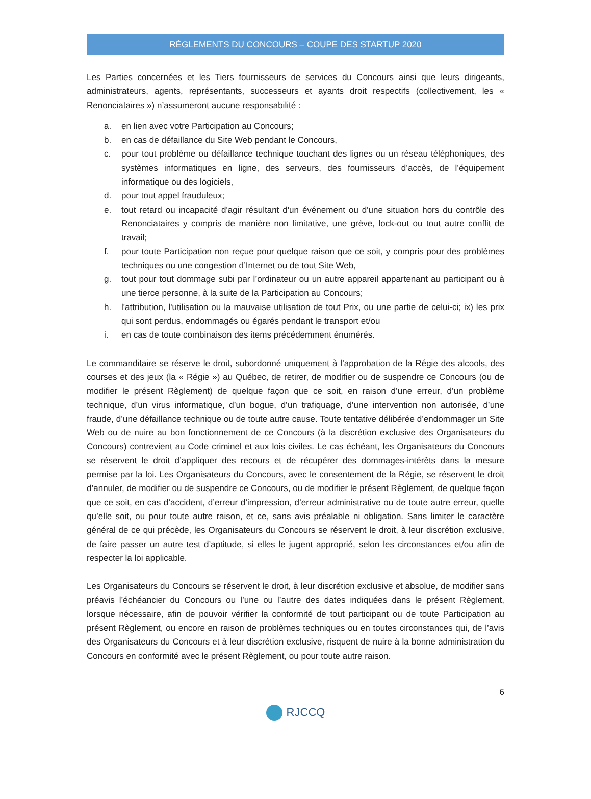RÉGLEMENTS DU CONCOURS – COUPE DES STARTUP 2020
Les Parties concernées et les Tiers fournisseurs de services du Concours ainsi que leurs dirigeants, administrateurs, agents, représentants, successeurs et ayants droit respectifs (collectivement, les « Renonciataires ») n’assumeront aucune responsabilité :
a. en lien avec votre Participation au Concours;
b. en cas de défaillance du Site Web pendant le Concours,
c. pour tout problème ou défaillance technique touchant des lignes ou un réseau téléphoniques, des systèmes informatiques en ligne, des serveurs, des fournisseurs d’accès, de l’équipement informatique ou des logiciels,
d. pour tout appel frauduleux;
e. tout retard ou incapacité d'agir résultant d'un événement ou d'une situation hors du contrôle des Renonciataires y compris de manière non limitative, une grève, lock-out ou tout autre conflit de travail;
f. pour toute Participation non reçue pour quelque raison que ce soit, y compris pour des problèmes techniques ou une congestion d’Internet ou de tout Site Web,
g. tout pour tout dommage subi par l’ordinateur ou un autre appareil appartenant au participant ou à une tierce personne, à la suite de la Participation au Concours;
h. l'attribution, l'utilisation ou la mauvaise utilisation de tout Prix, ou une partie de celui-ci; ix) les prix qui sont perdus, endommagés ou égarés pendant le transport et/ou
i. en cas de toute combinaison des items précédemment énumérés.
Le commanditaire se réserve le droit, subordonné uniquement à l’approbation de la Régie des alcools, des courses et des jeux (la « Régie ») au Québec, de retirer, de modifier ou de suspendre ce Concours (ou de modifier le présent Règlement) de quelque façon que ce soit, en raison d’une erreur, d’un problème technique, d’un virus informatique, d’un bogue, d’un trafiquage, d’une intervention non autorisée, d’une fraude, d’une défaillance technique ou de toute autre cause. Toute tentative délibérée d’endommager un Site Web ou de nuire au bon fonctionnement de ce Concours (à la discrétion exclusive des Organisateurs du Concours) contrevient au Code criminel et aux lois civiles. Le cas échéant, les Organisateurs du Concours se réservent le droit d’appliquer des recours et de récupérer des dommages-intérêts dans la mesure permise par la loi. Les Organisateurs du Concours, avec le consentement de la Régie, se réservent le droit d’annuler, de modifier ou de suspendre ce Concours, ou de modifier le présent Règlement, de quelque façon que ce soit, en cas d’accident, d’erreur d’impression, d’erreur administrative ou de toute autre erreur, quelle qu’elle soit, ou pour toute autre raison, et ce, sans avis préalable ni obligation. Sans limiter le caractère général de ce qui précède, les Organisateurs du Concours se réservent le droit, à leur discrétion exclusive, de faire passer un autre test d’aptitude, si elles le jugent approprié, selon les circonstances et/ou afin de respecter la loi applicable.
Les Organisateurs du Concours se réservent le droit, à leur discrétion exclusive et absolue, de modifier sans préavis l’échéancier du Concours ou l’une ou l’autre des dates indiquées dans le présent Règlement, lorsque nécessaire, afin de pouvoir vérifier la conformité de tout participant ou de toute Participation au présent Règlement, ou encore en raison de problèmes techniques ou en toutes circonstances qui, de l’avis des Organisateurs du Concours et à leur discrétion exclusive, risquent de nuire à la bonne administration du Concours en conformité avec le présent Règlement, ou pour toute autre raison.
6
RJCCQ